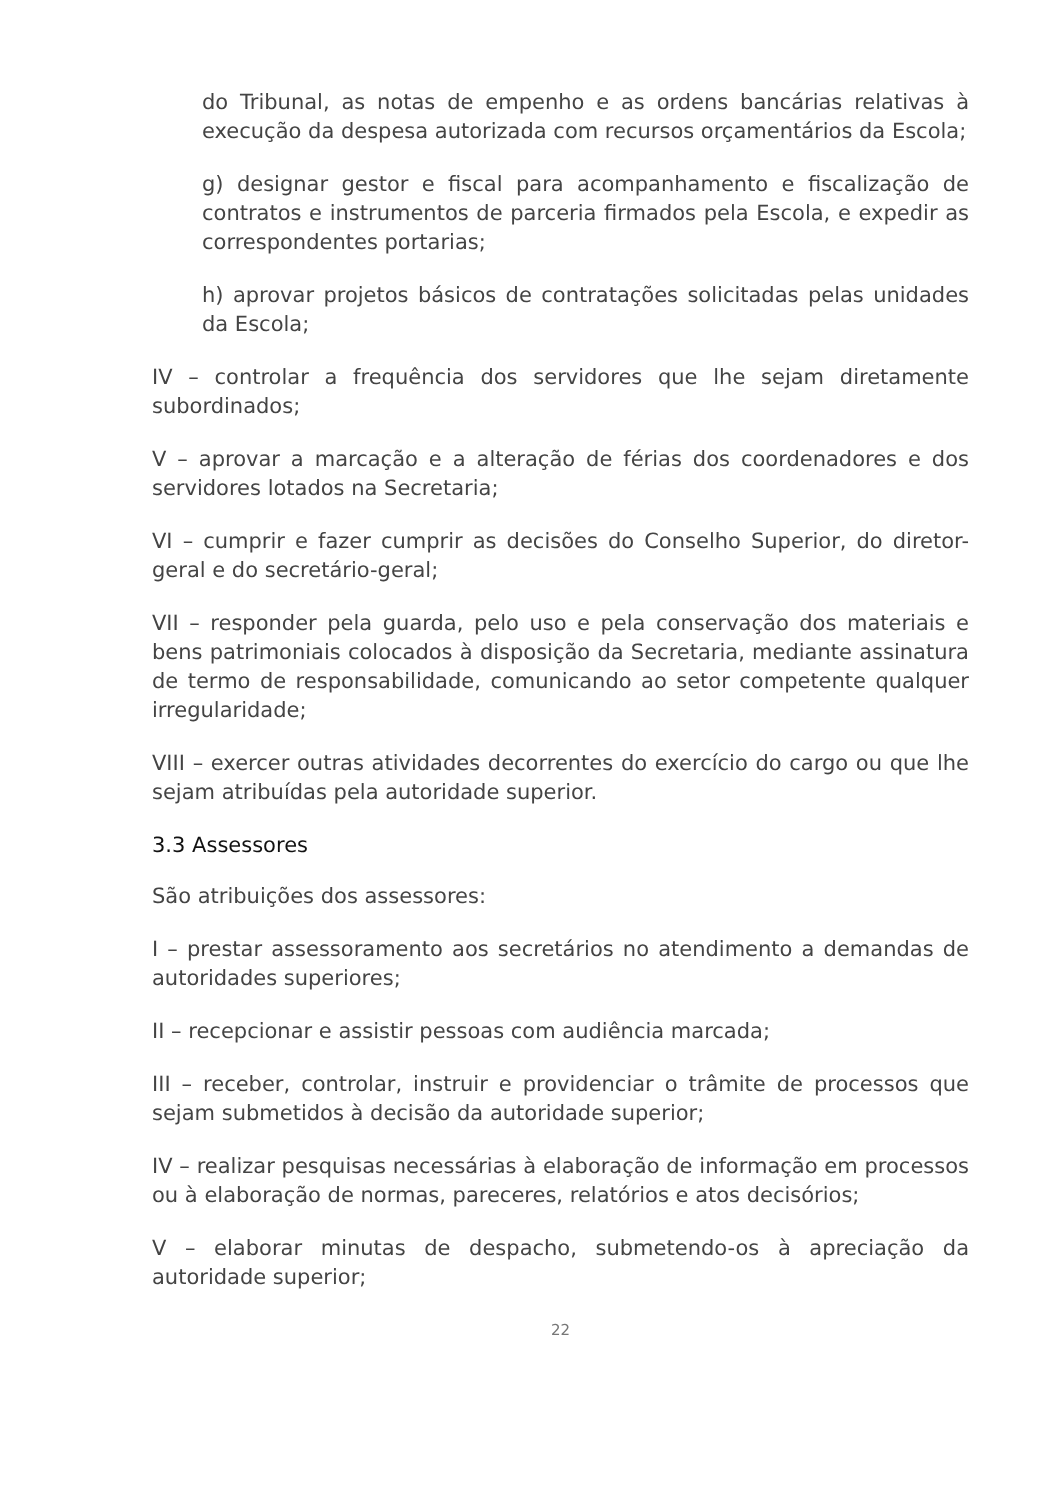do Tribunal, as notas de empenho e as ordens bancárias relativas à execução da despesa autorizada com recursos orçamentários da Escola;
g) designar gestor e fiscal para acompanhamento e fiscalização de contratos e instrumentos de parceria firmados pela Escola, e expedir as correspondentes portarias;
h) aprovar projetos básicos de contratações solicitadas pelas unidades da Escola;
IV – controlar a frequência dos servidores que lhe sejam diretamente subordinados;
V – aprovar a marcação e a alteração de férias dos coordenadores e dos servidores lotados na Secretaria;
VI – cumprir e fazer cumprir as decisões do Conselho Superior, do diretor-geral e do secretário-geral;
VII – responder pela guarda, pelo uso e pela conservação dos materiais e bens patrimoniais colocados à disposição da Secretaria, mediante assinatura de termo de responsabilidade, comunicando ao setor competente qualquer irregularidade;
VIII – exercer outras atividades decorrentes do exercício do cargo ou que lhe sejam atribuídas pela autoridade superior.
3.3 Assessores
São atribuições dos assessores:
I – prestar assessoramento aos secretários no atendimento a demandas de autoridades superiores;
II – recepcionar e assistir pessoas com audiência marcada;
III – receber, controlar, instruir e providenciar o trâmite de processos que sejam submetidos à decisão da autoridade superior;
IV – realizar pesquisas necessárias à elaboração de informação em processos ou à elaboração de normas, pareceres, relatórios e atos decisórios;
V – elaborar minutas de despacho, submetendo-os à apreciação da autoridade superior;
22